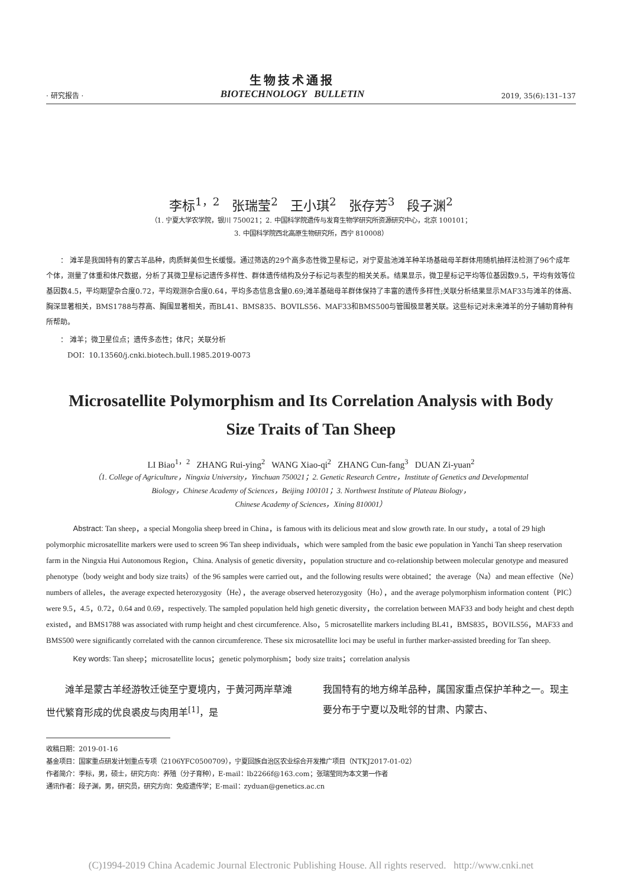· 研究报告 ·
生物技术通报
BIOTECHNOLOGY BULLETIN
2019, 35(6):131–137
李标<sup>1，2</sup> 张瑞莹<sup>2</sup> 王小琪<sup>2</sup> 张存芳<sup>3</sup> 段子渊<sup>2</sup>
（1. 宁夏大学农学院，银川 750021；2. 中国科学院遗传与发育生物学研究所资源研究中心，北京 100101；
3. 中国科学院西北高原生物研究所，西宁 810008）
： 滩羊是我国特有的蒙古羊品种，肉质鲜美但生长缓慢。通过筛选的29个高多态性微卫星标记，对宁夏盐池滩羊种羊场基础母羊群体用随机抽样法检测了96个成年个体，测量了体重和体尺数据，分析了其微卫星标记遗传多样性、群体遗传结构及分子标记与表型的相关关系。结果显示，微卫星标记平均等位基因数9.5，平均有效等位基因数4.5，平均期望杂合度0.72，平均观测杂合度0.64，平均多态信息含量0.69;滩羊基础母羊群体保持了丰富的遗传多样性;关联分析结果显示MAF33与滩羊的体高、胸深显著相关，BMS1788与荐高、胸围显著相关，而BL41、BMS835、BOVILS56、MAF33和BMS500与管围极显著关联。这些标记对未来滩羊的分子辅助育种有所帮助。
： 滩羊；微卫星位点；遗传多态性；体尺；关联分析
DOI：10.13560/j.cnki.biotech.bull.1985.2019-0073
Microsatellite Polymorphism and Its Correlation Analysis with Body
Size Traits of Tan Sheep
LI Biao<sup>1，2</sup> ZHANG Rui-ying<sup>2</sup> WANG Xiao-qi<sup>2</sup> ZHANG Cun-fang<sup>3</sup> DUAN Zi-yuan<sup>2</sup>
（1. College of Agriculture，Ningxia University，Yinchuan 750021；2. Genetic Research Centre，Institute of Genetics and Developmental
Biology，Chinese Academy of Sciences，Beijing 100101；3. Northwest Institute of Plateau Biology，
Chinese Academy of Sciences，Xining 810001）
Abstract: Tan sheep，a special Mongolia sheep breed in China，is famous with its delicious meat and slow growth rate. In our study，a total of 29 high polymorphic microsatellite markers were used to screen 96 Tan sheep individuals，which were sampled from the basic ewe population in Yanchi Tan sheep reservation farm in the Ningxia Hui Autonomous Region，China. Analysis of genetic diversity，population structure and co-relationship between molecular genotype and measured phenotype（body weight and body size traits）of the 96 samples were carried out，and the following results were obtained：the average（Na）and mean effective（Ne）numbers of alleles，the average expected heterozygosity（He），the average observed heterozygosity（Ho），and the average polymorphism information content（PIC）were 9.5，4.5，0.72，0.64 and 0.69，respectively. The sampled population held high genetic diversity，the correlation between MAF33 and body height and chest depth existed，and BMS1788 was associated with rump height and chest circumference. Also，5 microsatellite markers including BL41，BMS835，BOVILS56，MAF33 and BMS500 were significantly correlated with the cannon circumference. These six microsatellite loci may be useful in further marker-assisted breeding for Tan sheep.
Key words: Tan sheep；microsatellite locus；genetic polymorphism；body size traits；correlation analysis
　　滩羊是蒙古羊经游牧迁徙至宁夏境内，于黄河两岸草滩世代繁育形成的优良裘皮与肉用羊<sup>[1]</sup>，是
我国特有的地方绵羊品种，属国家重点保护羊种之一。现主要分布于宁夏以及毗邻的甘肃、内蒙古、
收稿日期：2019-01-16
基金项目：国家重点研发计划重点专项（2106YFC0500709），宁夏回族自治区农业综合开发推广项目（NTKJ2017-01-02）
作者简介：李标，男，硕士，研究方向：养殖（分子育种），E-mail：lb2266f@163.com；张瑞莹同为本文第一作者
通讯作者：段子渊，男，研究员，研究方向：免疫遗传学；E-mail：zyduan@genetics.ac.cn
(C)1994-2019 China Academic Journal Electronic Publishing House. All rights reserved. http://www.cnki.net